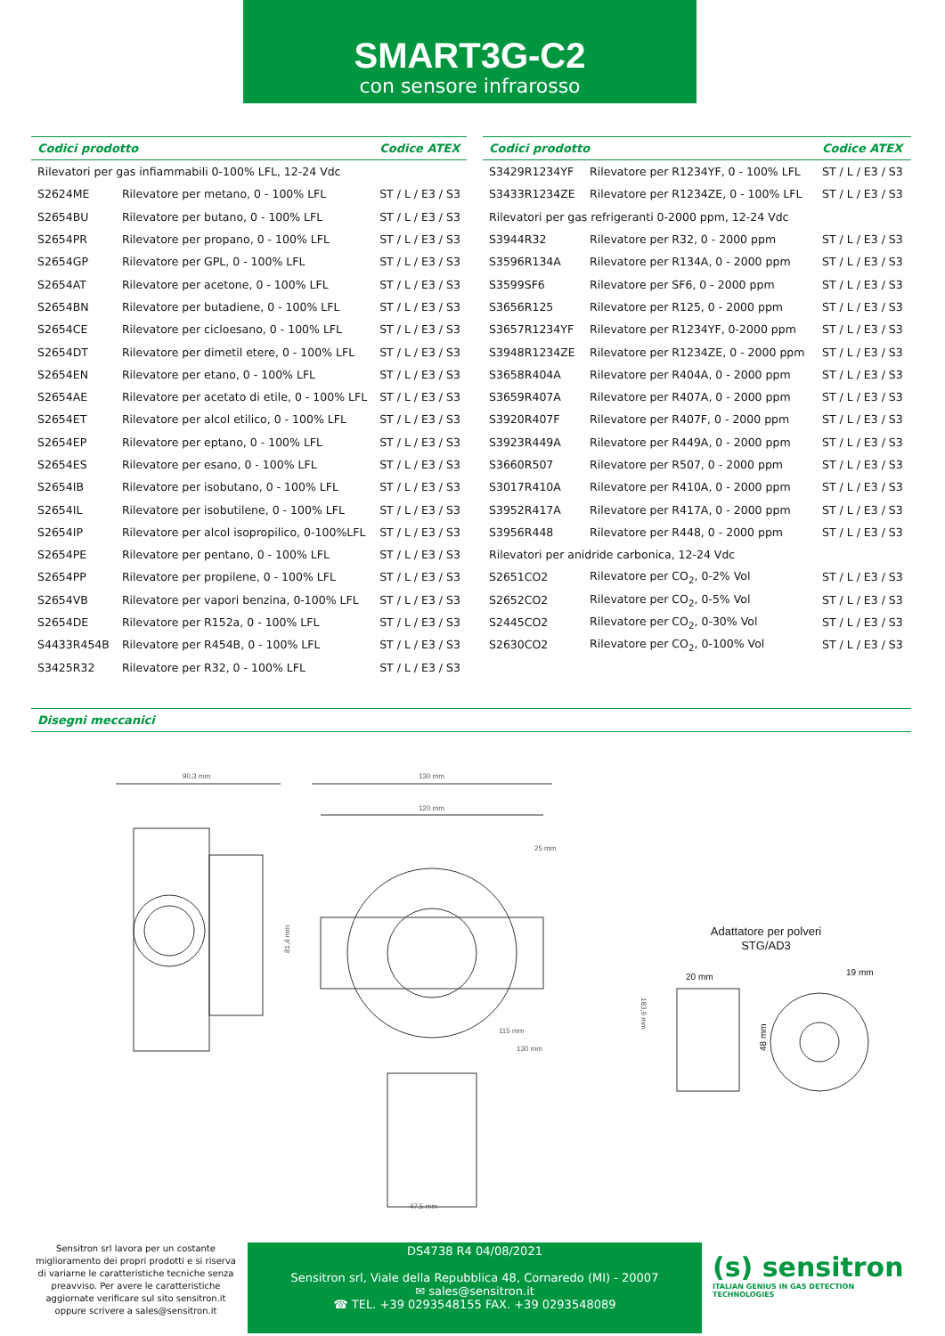SMART3G-C2
con sensore infrarosso
| Codici prodotto | | Codice ATEX |
| --- | --- | --- |
| Rilevatori per gas infiammabili 0-100% LFL, 12-24 Vdc | | |
| S2624ME | Rilevatore per metano, 0 - 100% LFL | ST / L / E3 / S3 |
| S2654BU | Rilevatore per butano, 0 - 100% LFL | ST / L / E3 / S3 |
| S2654PR | Rilevatore per propano, 0 - 100% LFL | ST / L / E3 / S3 |
| S2654GP | Rilevatore per GPL, 0 - 100% LFL | ST / L / E3 / S3 |
| S2654AT | Rilevatore per acetone, 0 - 100% LFL | ST / L / E3 / S3 |
| S2654BN | Rilevatore per butadiene, 0 - 100% LFL | ST / L / E3 / S3 |
| S2654CE | Rilevatore per cicloesano, 0 - 100% LFL | ST / L / E3 / S3 |
| S2654DT | Rilevatore per dimetil etere, 0 - 100% LFL | ST / L / E3 / S3 |
| S2654EN | Rilevatore per etano, 0 - 100% LFL | ST / L / E3 / S3 |
| S2654AE | Rilevatore per acetato di etile, 0 - 100% LFL | ST / L / E3 / S3 |
| S2654ET | Rilevatore per alcol etilico, 0 - 100% LFL | ST / L / E3 / S3 |
| S2654EP | Rilevatore per eptano, 0 - 100% LFL | ST / L / E3 / S3 |
| S2654ES | Rilevatore per esano, 0 - 100% LFL | ST / L / E3 / S3 |
| S2654IB | Rilevatore per isobutano, 0 - 100% LFL | ST / L / E3 / S3 |
| S2654IL | Rilevatore per isobutilene, 0 - 100% LFL | ST / L / E3 / S3 |
| S2654IP | Rilevatore per alcol isopropilico, 0-100%LFL | ST / L / E3 / S3 |
| S2654PE | Rilevatore per pentano, 0 - 100% LFL | ST / L / E3 / S3 |
| S2654PP | Rilevatore per propilene, 0 - 100% LFL | ST / L / E3 / S3 |
| S2654VB | Rilevatore per vapori benzina, 0-100% LFL | ST / L / E3 / S3 |
| S2654DE | Rilevatore per R152a, 0 - 100% LFL | ST / L / E3 / S3 |
| S4433R454B | Rilevatore per R454B, 0 - 100% LFL | ST / L / E3 / S3 |
| S3425R32 | Rilevatore per R32, 0 - 100% LFL | ST / L / E3 / S3 |
| Codici prodotto | | Codice ATEX |
| --- | --- | --- |
| S3429R1234YF | Rilevatore per R1234YF, 0 - 100% LFL | ST / L / E3 / S3 |
| S3433R1234ZE | Rilevatore per R1234ZE, 0 - 100% LFL | ST / L / E3 / S3 |
| Rilevatori per gas refrigeranti 0-2000 ppm, 12-24 Vdc | | |
| S3944R32 | Rilevatore per R32, 0 - 2000 ppm | ST / L / E3 / S3 |
| S3596R134A | Rilevatore per R134A, 0 - 2000 ppm | ST / L / E3 / S3 |
| S3599SF6 | Rilevatore per SF6, 0 - 2000 ppm | ST / L / E3 / S3 |
| S3656R125 | Rilevatore per R125, 0 - 2000 ppm | ST / L / E3 / S3 |
| S3657R1234YF | Rilevatore per R1234YF, 0-2000 ppm | ST / L / E3 / S3 |
| S3948R1234ZE | Rilevatore per R1234ZE, 0 - 2000 ppm | ST / L / E3 / S3 |
| S3658R404A | Rilevatore per R404A, 0 - 2000 ppm | ST / L / E3 / S3 |
| S3659R407A | Rilevatore per R407A, 0 - 2000 ppm | ST / L / E3 / S3 |
| S3920R407F | Rilevatore per R407F, 0 - 2000 ppm | ST / L / E3 / S3 |
| S3923R449A | Rilevatore per R449A, 0 - 2000 ppm | ST / L / E3 / S3 |
| S3660R507 | Rilevatore per R507, 0 - 2000 ppm | ST / L / E3 / S3 |
| S3017R410A | Rilevatore per R410A, 0 - 2000 ppm | ST / L / E3 / S3 |
| S3952R417A | Rilevatore per R417A, 0 - 2000 ppm | ST / L / E3 / S3 |
| S3956R448 | Rilevatore per R448, 0 - 2000 ppm | ST / L / E3 / S3 |
| Rilevatori per anidride carbonica, 12-24 Vdc | | |
| S2651CO2 | Rilevatore per CO<sub>2</sub>, 0-2% Vol | ST / L / E3 / S3 |
| S2652CO2 | Rilevatore per CO<sub>2</sub>, 0-5% Vol | ST / L / E3 / S3 |
| S2445CO2 | Rilevatore per CO<sub>2</sub>, 0-30% Vol | ST / L / E3 / S3 |
| S2630CO2 | Rilevatore per CO<sub>2</sub>, 0-100% Vol | ST / L / E3 / S3 |
Disegni meccanici
90,3 mm
81,4 mm
130 mm
120 mm
183,9 mm
47,5 mm
25 mm
115 mm
130 mm
Adattatore per polveri
STG/AD3
20 mm
48 mm
19 mm
Sensitron srl lavora per un costante miglioramento dei propri prodotti e si riserva di variarne le caratteristiche tecniche senza preavviso. Per avere le caratteristiche aggiornate verificare sul sito sensitron.it oppure scrivere a sales@sensitron.it
DS4738 R4 04/08/2021
Sensitron srl, Viale della Repubblica 48, Cornaredo (MI) - 20007
✉ sales@sensitron.it
☎ TEL. +39 0293548155 FAX. +39 0293548089
(s) sensitron
ITALIAN GENIUS IN GAS DETECTION TECHNOLOGIES